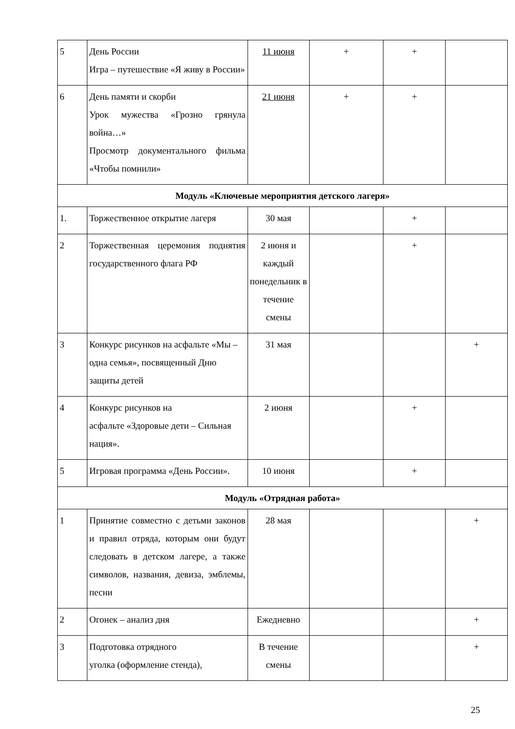| 5 | День России Игра – путешествие «Я живу в России» | 11 июня | + | + | |
| 6 | День памяти и скорби Урок мужества «Грозно грянула война…» Просмотр документального фильма «Чтобы помнили» | 21 июня | + | + | |
| Модуль «Ключевые мероприятия детского лагеря» | | | | | |
| 1. | Торжественное открытие лагеря | 30 мая | | + | |
| 2 | Торжественная церемония поднятия государственного флага РФ | 2 июня и каждый понедельник в течение смены | | + | |
| 3 | Конкурс рисунков на асфальте «Мы – одна семья», посвященный Дню защиты детей | 31 мая | | | + |
| 4 | Конкурс рисунков на асфальте «Здоровые дети – Сильная нация». | 2 июня | | + | |
| 5 | Игровая программа «День России». | 10 июня | | + | |
| Модуль «Отрядная работа» | | | | | |
| 1 | Принятие совместно с детьми законов и правил отряда, которым они будут следовать в детском лагере, а также символов, названия, девиза, эмблемы, песни | 28 мая | | | + |
| 2 | Огонек – анализ дня | Ежедневно | | | + |
| 3 | Подготовка отрядного уголка (оформление стенда), | В течение смены | | | + |
25